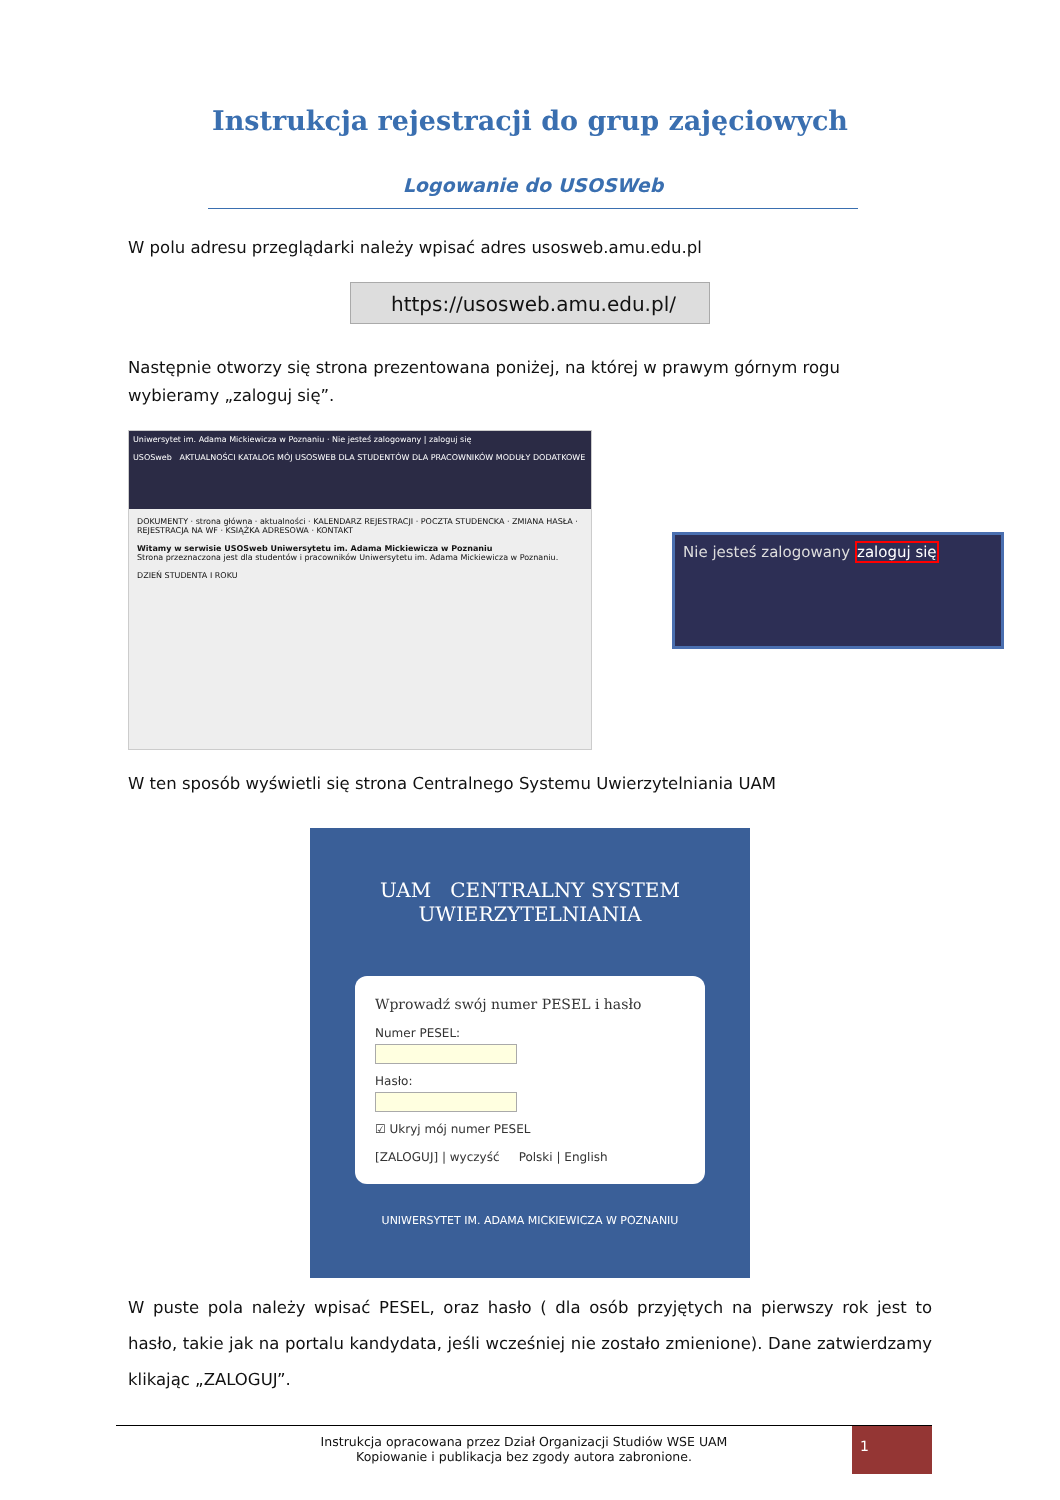Instrukcja rejestracji do grup zajęciowych
Logowanie do USOSWeb
W polu adresu przeglądarki należy wpisać adres usosweb.amu.edu.pl
https://usosweb.amu.edu.pl/
Następnie otworzy się strona prezentowana poniżej, na której w prawym górnym rogu wybieramy „zaloguj się”.
Uniwersytet im. Adama Mickiewicza w Poznaniu · Nie jesteś zalogowany | zaloguj się
USOSweb AKTUALNOŚCI KATALOG MÓJ USOSWEB DLA STUDENTÓW DLA PRACOWNIKÓW MODUŁY DODATKOWE
DOKUMENTY · strona główna · aktualności · KALENDARZ REJESTRACJI · POCZTA STUDENCKA · ZMIANA HASŁA · REJESTRACJA NA WF · KSIĄŻKA ADRESOWA · KONTAKT
Witamy w serwisie USOSweb Uniwersytetu im. Adama Mickiewicza w Poznaniu
Strona przeznaczona jest dla studentów i pracowników Uniwersytetu im. Adama Mickiewicza w Poznaniu.
DZIEŃ STUDENTA I ROKU
Nie jesteś zalogowany zaloguj się
W ten sposób wyświetli się strona Centralnego Systemu Uwierzytelniania UAM
UAM CENTRALNY SYSTEM
UWIERZYTELNIANIA
Wprowadź swój numer PESEL i hasło
Numer PESEL:
Hasło:
☑ Ukryj mój numer PESEL
[ZALOGUJ] | wyczyść Polski | English
UNIWERSYTET IM. ADAMA MICKIEWICZA W POZNANIU
W puste pola należy wpisać PESEL, oraz hasło ( dla osób przyjętych na pierwszy rok jest to hasło, takie jak na portalu kandydata, jeśli wcześniej nie zostało zmienione). Dane zatwierdzamy klikając „ZALOGUJ”.
Instrukcja opracowana przez Dział Organizacji Studiów WSE UAM
Kopiowanie i publikacja bez zgody autora zabronione.
1